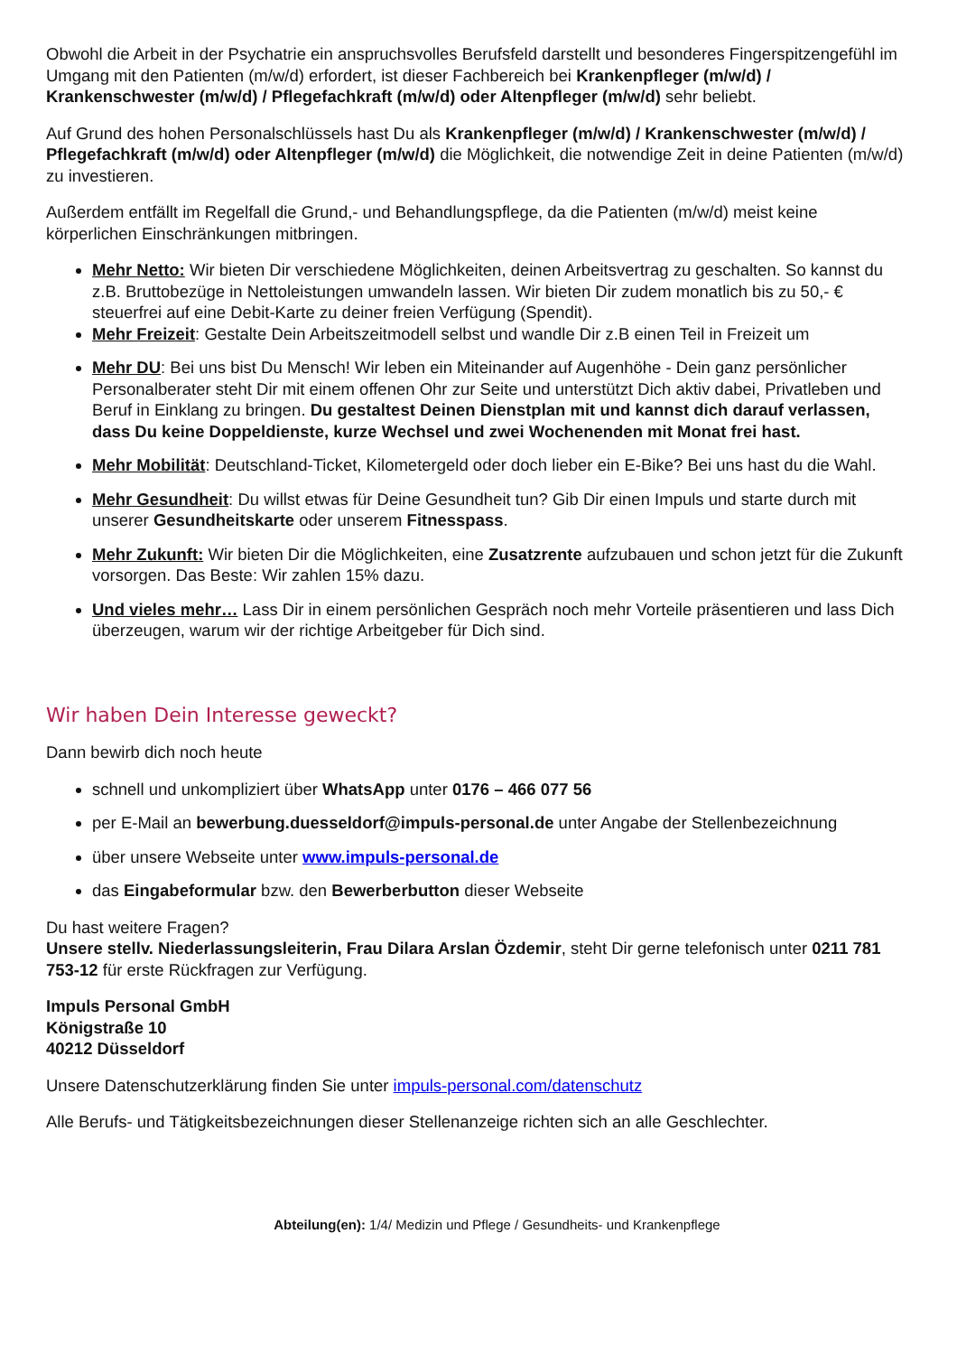Obwohl die Arbeit in der Psychatrie ein anspruchsvolles Berufsfeld darstellt und besonderes Fingerspitzengefühl im Umgang mit den Patienten (m/w/d) erfordert, ist dieser Fachbereich bei Krankenpfleger (m/w/d) / Krankenschwester (m/w/d) / Pflegefachkraft (m/w/d) oder Altenpfleger (m/w/d) sehr beliebt.
Auf Grund des hohen Personalschlüssels hast Du als Krankenpfleger (m/w/d) / Krankenschwester (m/w/d) / Pflegefachkraft (m/w/d) oder Altenpfleger (m/w/d) die Möglichkeit, die notwendige Zeit in deine Patienten (m/w/d) zu investieren.
Außerdem entfällt im Regelfall die Grund,- und Behandlungspflege, da die Patienten (m/w/d) meist keine körperlichen Einschränkungen mitbringen.
Mehr Netto: Wir bieten Dir verschiedene Möglichkeiten, deinen Arbeitsvertrag zu geschalten. So kannst du z.B. Bruttobezüge in Nettoleistungen umwandeln lassen. Wir bieten Dir zudem monatlich bis zu 50,- € steuerfrei auf eine Debit-Karte zu deiner freien Verfügung (Spendit).
Mehr Freizeit: Gestalte Dein Arbeitszeitmodell selbst und wandle Dir z.B einen Teil in Freizeit um
Mehr DU: Bei uns bist Du Mensch! Wir leben ein Miteinander auf Augenhöhe - Dein ganz persönlicher Personalberater steht Dir mit einem offenen Ohr zur Seite und unterstützt Dich aktiv dabei, Privatleben und Beruf in Einklang zu bringen. Du gestaltest Deinen Dienstplan mit und kannst dich darauf verlassen, dass Du keine Doppeldienste, kurze Wechsel und zwei Wochenenden mit Monat frei hast.
Mehr Mobilität: Deutschland-Ticket, Kilometergeld oder doch lieber ein E-Bike? Bei uns hast du die Wahl.
Mehr Gesundheit: Du willst etwas für Deine Gesundheit tun? Gib Dir einen Impuls und starte durch mit unserer Gesundheitskarte oder unserem Fitnesspass.
Mehr Zukunft: Wir bieten Dir die Möglichkeiten, eine Zusatzrente aufzubauen und schon jetzt für die Zukunft vorsorgen. Das Beste: Wir zahlen 15% dazu.
Und vieles mehr… Lass Dir in einem persönlichen Gespräch noch mehr Vorteile präsentieren und lass Dich überzeugen, warum wir der richtige Arbeitgeber für Dich sind.
Wir haben Dein Interesse geweckt?
Dann bewirb dich noch heute
schnell und unkompliziert über WhatsApp unter 0176 – 466 077 56
per E-Mail an bewerbung.duesseldorf@impuls-personal.de unter Angabe der Stellenbezeichnung
über unsere Webseite unter www.impuls-personal.de
das Eingabeformular bzw. den Bewerberbutton dieser Webseite
Du hast weitere Fragen?
Unsere stellv. Niederlassungsleiterin, Frau Dilara Arslan Özdemir, steht Dir gerne telefonisch unter 0211 781 753-12 für erste Rückfragen zur Verfügung.
Impuls Personal GmbH
Königstraße 10
40212 Düsseldorf
Unsere Datenschutzerklärung finden Sie unter impuls-personal.com/datenschutz
Alle Berufs- und Tätigkeitsbezeichnungen dieser Stellenanzeige richten sich an alle Geschlechter.
Abteilung(en): 1/4/ Medizin und Pflege / Gesundheits- und Krankenpflege